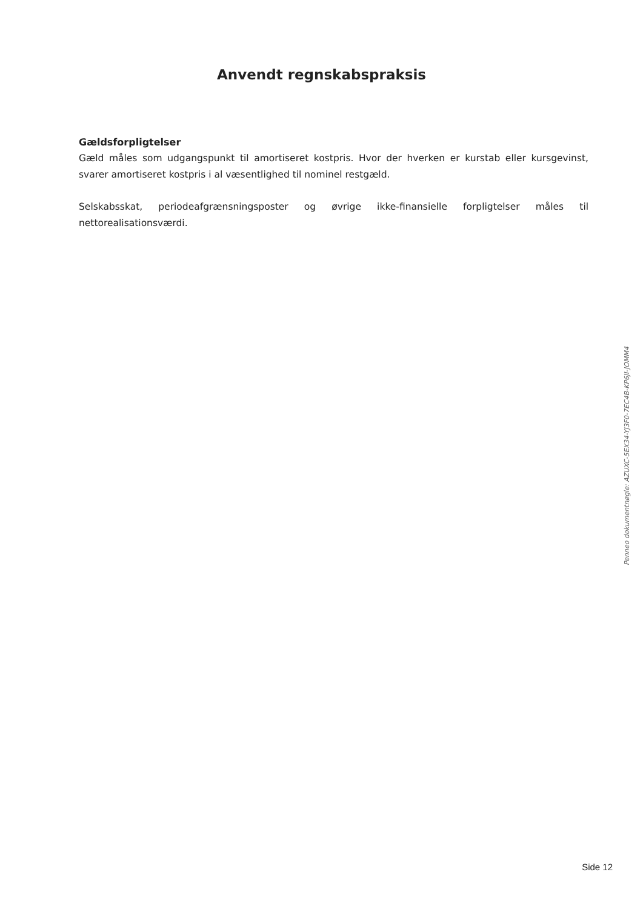Anvendt regnskabspraksis
Gældsforpligtelser
Gæld måles som udgangspunkt til amortiseret kostpris. Hvor der hverken er kurstab eller kursgevinst, svarer amortiseret kostpris i al væsentlighed til nominel restgæld.
Selskabsskat, periodeafgrænsningsposter og øvrige ikke-finansielle forpligtelser måles til nettorealisationsværdi.
Penneo dokumentnøgle: AZUXC-5EX34-YJ3F0-7EC4B-KP6JI-JOMM4
Side 12